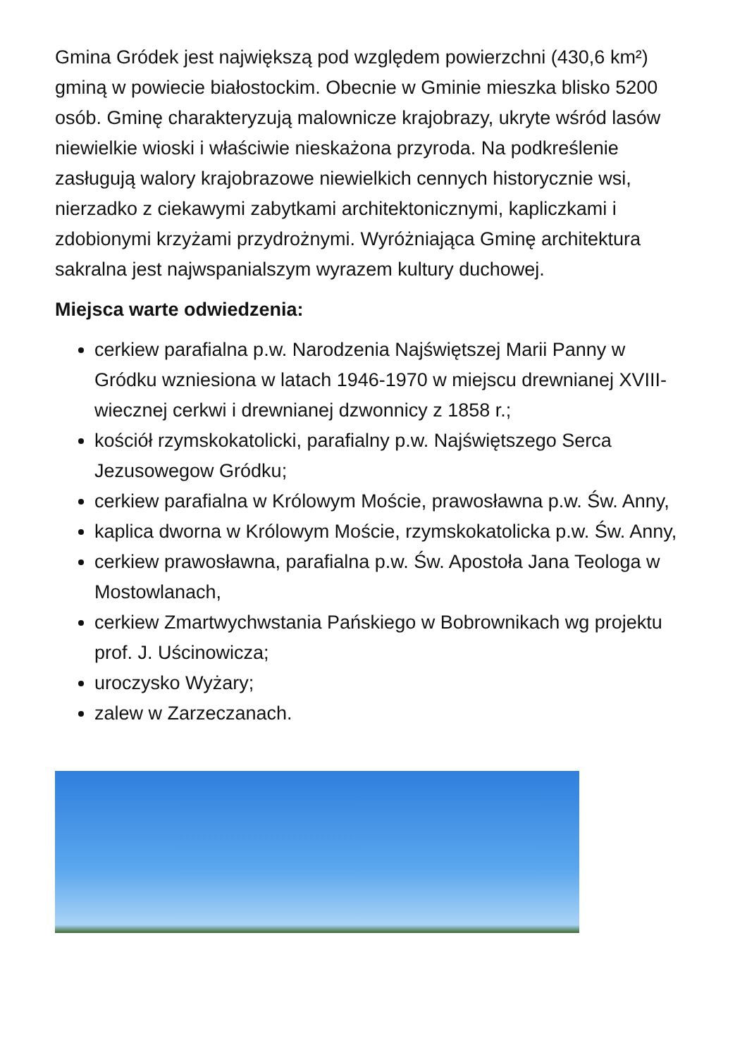Gmina Gródek jest największą pod względem powierzchni (430,6 km²) gminą w powiecie białostockim. Obecnie w Gminie mieszka blisko 5200 osób. Gminę charakteryzują malownicze krajobrazy, ukryte wśród lasów niewielkie wioski i właściwie nieskażona przyroda. Na podkreślenie zasługują walory krajobrazowe niewielkich cennych historycznie wsi, nierzadko z ciekawymi zabytkami architektonicznymi, kapliczkami i zdobionymi krzyżami przydrożnymi. Wyróżniająca Gminę architektura sakralna jest najwspanialszym wyrazem kultury duchowej.
Miejsca warte odwiedzenia:
cerkiew parafialna p.w. Narodzenia Najświętszej Marii Panny w Gródku wzniesiona w latach 1946-1970 w miejscu drewnianej XVIII-wiecznej cerkwi i drewnianej dzwonnicy z 1858 r.;
kościół rzymskokatolicki, parafialny p.w. Najświętszego Serca Jezusowegow Gródku;
cerkiew parafialna w Królowym Moście, prawosławna p.w. Św. Anny,
kaplica dworna w Królowym Moście, rzymskokatolicka p.w. Św. Anny,
cerkiew prawosławna, parafialna p.w. Św. Apostoła Jana Teologa w Mostowlanach,
cerkiew Zmartwychwstania Pańskiego w Bobrownikach wg projektu prof. J. Uścinowicza;
uroczysko Wyżary;
zalew w Zarzeczanach.